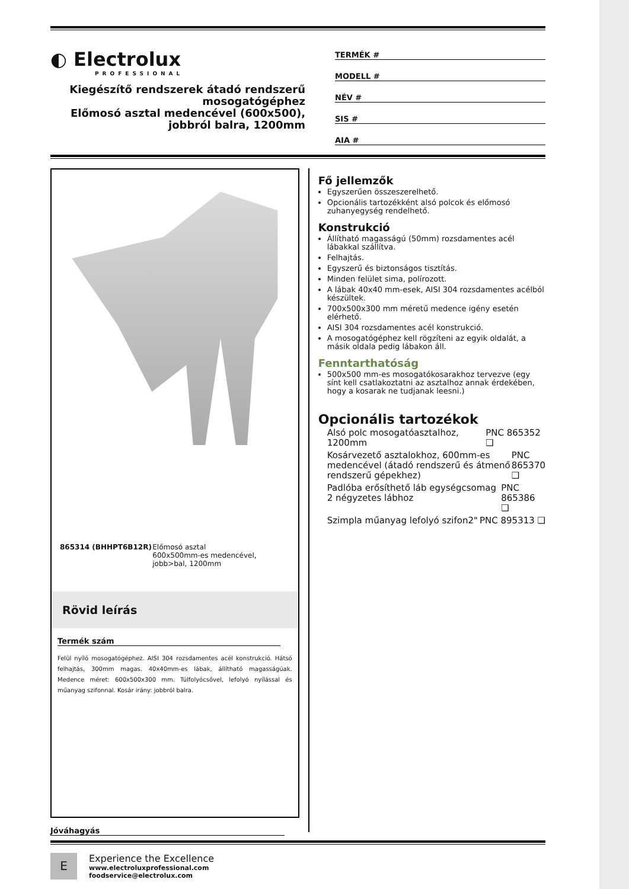◐ Electrolux
PROFESSIONAL
Kiegészítő rendszerek átadó rendszerű mosogatógéphez
Előmosó asztal medencével (600x500), jobbról balra, 1200mm
TERMÉK #
MODELL #
NÉV #
SIS #
AIA #
865314 (BHHPT6B12R) Előmosó asztal
600x500mm-es medencével, jobb>bal, 1200mm
Rövid leírás
Termék szám
Felül nyíló mosogatógéphez. AISI 304 rozsdamentes acél konstrukció. Hátsó felhajtás, 300mm magas. 40x40mm-es lábak, állítható magasságúak. Medence méret: 600x500x300 mm. Túlfolyócsővel, lefolyó nyílással és műanyag szifonnal. Kosár irány: jobbról balra.
Fő jellemzők
Egyszerűen összeszerelhető.
Opcionális tartozékként alsó polcok és előmosó zuhanyegység rendelhető.
Konstrukció
Állítható magasságú (50mm) rozsdamentes acél lábakkal szállítva.
Felhajtás.
Egyszerű és biztonságos tisztítás.
Minden felület sima, polírozott.
A lábak 40x40 mm-esek, AISI 304 rozsdamentes acélból készültek.
700x500x300 mm méretű medence igény esetén elérhető.
AISI 304 rozsdamentes acél konstrukció.
A mosogatógéphez kell rögzíteni az egyik oldalát, a másik oldala pedig lábakon áll.
Fenntarthatóság
500x500 mm-es mosogatókosarakhoz tervezve (egy sínt kell csatlakoztatni az asztalhoz annak érdekében, hogy a kosarak ne tudjanak leesni.)
Opcionális tartozékok
Alsó polc mosogatóasztalhoz, 1200mm PNC 865352 ❑
Kosárvezető asztalokhoz, 600mm-es medencével (átadó rendszerű és átmenő rendszerű gépekhez) PNC 865370 ❑
Padlóba erősíthető láb egységcsomag 2 négyzetes lábhoz PNC 865386 ❑
Szimpla műanyag lefolyó szifon2" PNC 895313 ❑
Jóváhagyás
E
Experience the Excellence
www.electroluxprofessional.com
foodservice@electrolux.com